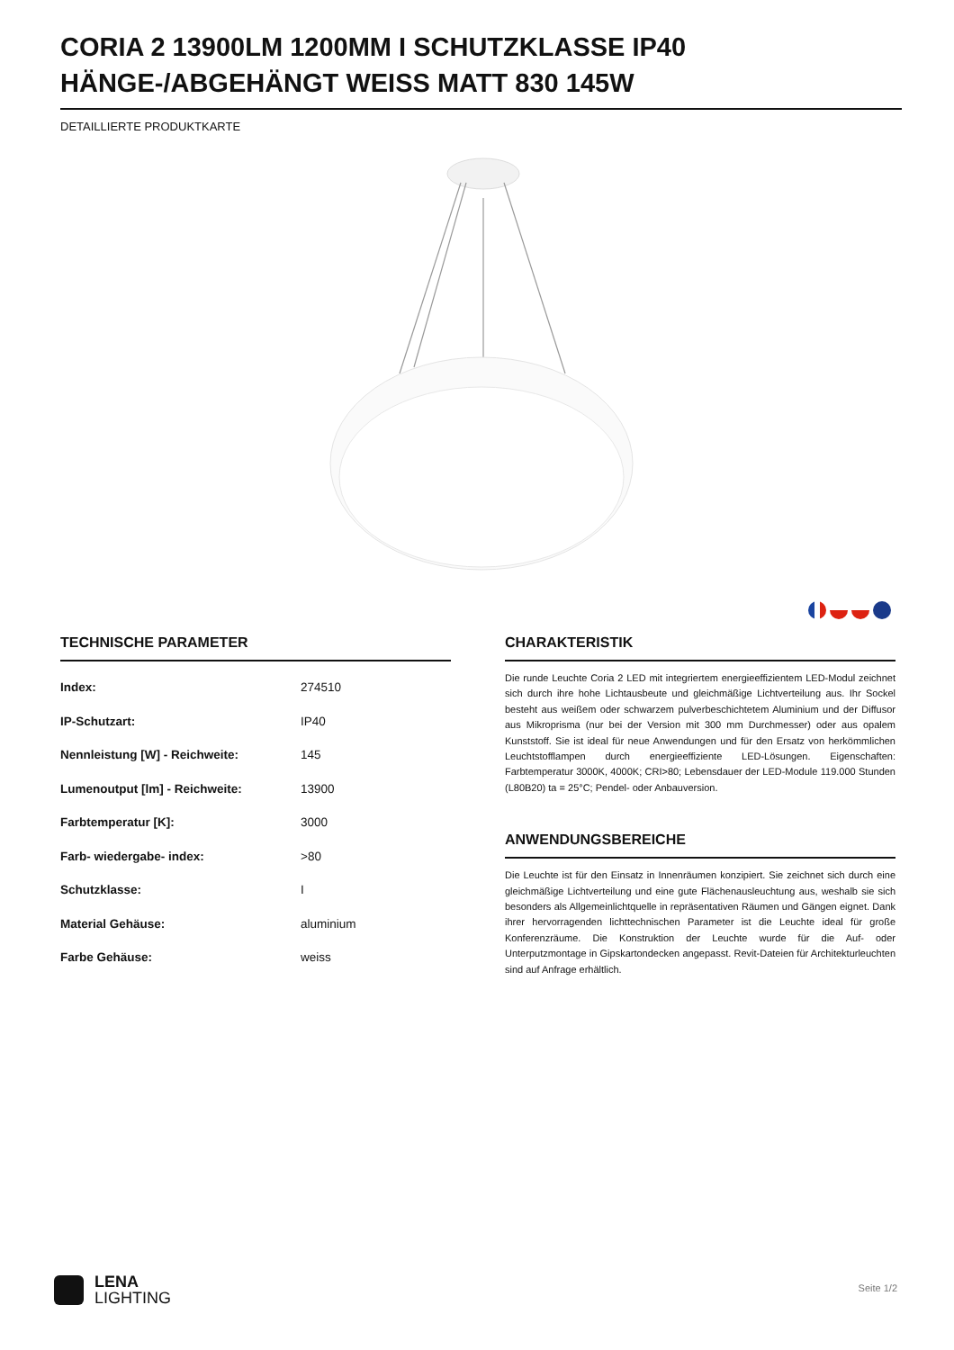CORIA 2 13900LM 1200MM I SCHUTZKLASSE IP40 HÄNGE-/ABGEHÄNGT WEISS MATT 830 145W
DETAILLIERTE PRODUKTKARTE
TECHNISCHE PARAMETER
| Index: | 274510 |
| IP-Schutzart: | IP40 |
| Nennleistung [W] - Reichweite: | 145 |
| Lumenoutput [lm] - Reichweite: | 13900 |
| Farbtemperatur [K]: | 3000 |
| Farb- wiedergabe- index: | >80 |
| Schutzklasse: | I |
| Material Gehäuse: | aluminium |
| Farbe Gehäuse: | weiss |
CHARAKTERISTIK
Die runde Leuchte Coria 2 LED mit integriertem energieeffizientem LED-Modul zeichnet sich durch ihre hohe Lichtausbeute und gleichmäßige Lichtverteilung aus. Ihr Sockel besteht aus weißem oder schwarzem pulverbeschichtetem Aluminium und der Diffusor aus Mikroprisma (nur bei der Version mit 300 mm Durchmesser) oder aus opalem Kunststoff. Sie ist ideal für neue Anwendungen und für den Ersatz von herkömmlichen Leuchtstofflampen durch energieeffiziente LED-Lösungen. Eigenschaften: Farbtemperatur 3000K, 4000K; CRI>80; Lebensdauer der LED-Module 119.000 Stunden (L80B20) ta = 25°C; Pendel- oder Anbauversion.
ANWENDUNGSBEREICHE
Die Leuchte ist für den Einsatz in Innenräumen konzipiert. Sie zeichnet sich durch eine gleichmäßige Lichtverteilung und eine gute Flächenausleuchtung aus, weshalb sie sich besonders als Allgemeinlichtquelle in repräsentativen Räumen und Gängen eignet. Dank ihrer hervorragenden lichttechnischen Parameter ist die Leuchte ideal für große Konferenzräume. Die Konstruktion der Leuchte wurde für die Auf- oder Unterputzmontage in Gipskartondecken angepasst. Revit-Dateien für Architekturleuchten sind auf Anfrage erhältlich.
LENA
LIGHTING
Seite 1/2